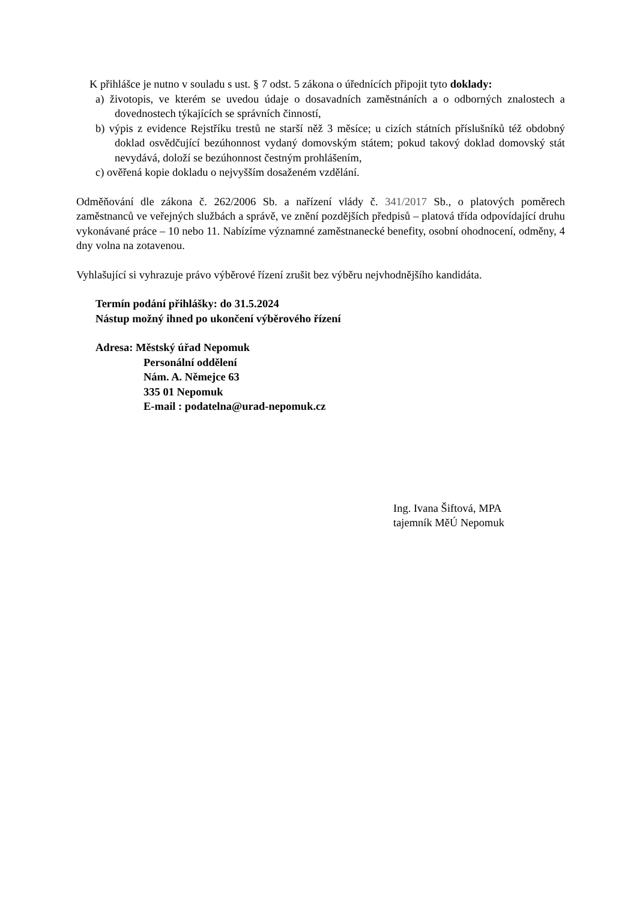K přihlášce je nutno v souladu s ust. § 7 odst. 5 zákona o úřednících připojit tyto doklady:
a) životopis, ve kterém se uvedou údaje o dosavadních zaměstnáních a o odborných znalostech a dovednostech týkajících se správních činností,
b) výpis z evidence Rejstříku trestů ne starší něž 3 měsíce; u cizích státních příslušníků též obdobný doklad osvědčující bezúhonnost vydaný domovským státem; pokud takový doklad domovský stát nevydává, doloží se bezúhonnost čestným prohlášením,
c) ověřená kopie dokladu o nejvyšším dosaženém vzdělání.
Odměňování dle zákona č. 262/2006 Sb. a nařízení vlády č. 341/2017 Sb., o platových poměrech zaměstnanců ve veřejných službách a správě, ve znění pozdějších předpisů – platová třída odpovídající druhu vykonávané práce – 10 nebo 11. Nabízíme významné zaměstnanecké benefity, osobní ohodnocení, odměny, 4 dny volna na zotavenou.
Vyhlašující si vyhrazuje právo výběrové řízení zrušit bez výběru nejvhodnějšího kandidáta.
Termín podání přihlášky: do 31.5.2024
Nástup možný ihned po ukončení výběrového řízení
Adresa: Městský úřad Nepomuk
Personální oddělení
Nám. A. Němejce 63
335 01 Nepomuk
E-mail : podatelna@urad-nepomuk.cz
Ing. Ivana Šiftová, MPA
tajemník MěÚ Nepomuk